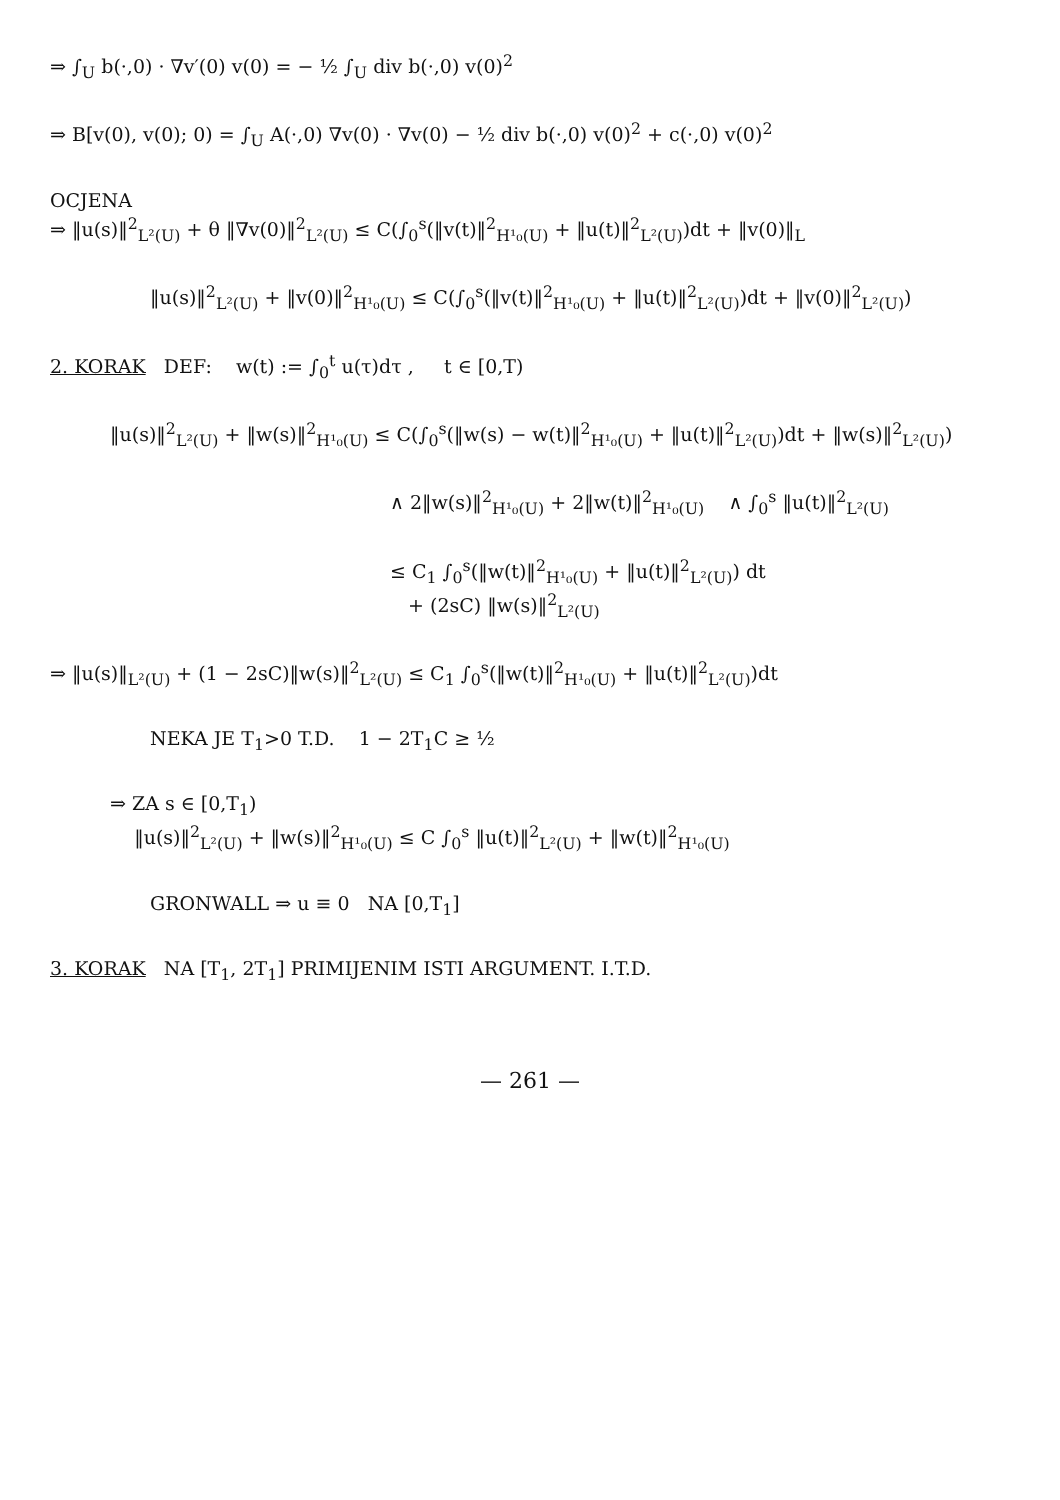⇒ ∫<sub>U</sub> b(·,0) · ∇v′(0) v(0) = − ½ ∫<sub>U</sub> div b(·,0) v(0)<sup>2</sup>
⇒ B[v(0), v(0); 0) = ∫<sub>U</sub> A(·,0) ∇v(0) · ∇v(0) − ½ div b(·,0) v(0)<sup>2</sup> + c(·,0) v(0)<sup>2</sup>
OCJENA
⇒ ‖u(s)‖<sup>2</sup><sub>L²(U)</sub> + θ ‖∇v(0)‖<sup>2</sup><sub>L²(U)</sub> ≤ C(∫<sub>0</sub><sup>s</sup>(‖v(t)‖<sup>2</sup><sub>H¹₀(U)</sub> + ‖u(t)‖<sup>2</sup><sub>L²(U)</sub>)dt + ‖v(0)‖<sub>L</sub>
‖u(s)‖<sup>2</sup><sub>L²(U)</sub> + ‖v(0)‖<sup>2</sup><sub>H¹₀(U)</sub> ≤ C(∫<sub>0</sub><sup>s</sup>(‖v(t)‖<sup>2</sup><sub>H¹₀(U)</sub> + ‖u(t)‖<sup>2</sup><sub>L²(U)</sub>)dt + ‖v(0)‖<sup>2</sup><sub>L²(U)</sub>)
2. KORAK DEF: w(t) := ∫<sub>0</sub><sup>t</sup> u(τ)dτ , t ∈ [0,T)
‖u(s)‖<sup>2</sup><sub>L²(U)</sub> + ‖w(s)‖<sup>2</sup><sub>H¹₀(U)</sub> ≤ C(∫<sub>0</sub><sup>s</sup>(‖w(s) − w(t)‖<sup>2</sup><sub>H¹₀(U)</sub> + ‖u(t)‖<sup>2</sup><sub>L²(U)</sub>)dt + ‖w(s)‖<sup>2</sup><sub>L²(U)</sub>)
∧ 2‖w(s)‖<sup>2</sup><sub>H¹₀(U)</sub> + 2‖w(t)‖<sup>2</sup><sub>H¹₀(U)</sub> ∧ ∫<sub>0</sub><sup>s</sup> ‖u(t)‖<sup>2</sup><sub>L²(U)</sub>
≤ C<sub>1</sub> ∫<sub>0</sub><sup>s</sup>(‖w(t)‖<sup>2</sup><sub>H¹₀(U)</sub> + ‖u(t)‖<sup>2</sup><sub>L²(U)</sub>) dt
+ (2sC) ‖w(s)‖<sup>2</sup><sub>L²(U)</sub>
⇒ ‖u(s)‖<sub>L²(U)</sub> + (1 − 2sC)‖w(s)‖<sup>2</sup><sub>L²(U)</sub> ≤ C<sub>1</sub> ∫<sub>0</sub><sup>s</sup>(‖w(t)‖<sup>2</sup><sub>H¹₀(U)</sub> + ‖u(t)‖<sup>2</sup><sub>L²(U)</sub>)dt
NEKA JE T<sub>1</sub>>0 T.D. 1 − 2T<sub>1</sub>C ≥ ½
⇒ ZA s ∈ [0,T<sub>1</sub>)
‖u(s)‖<sup>2</sup><sub>L²(U)</sub> + ‖w(s)‖<sup>2</sup><sub>H¹₀(U)</sub> ≤ C ∫<sub>0</sub><sup>s</sup> ‖u(t)‖<sup>2</sup><sub>L²(U)</sub> + ‖w(t)‖<sup>2</sup><sub>H¹₀(U)</sub>
GRONWALL ⇒ u ≡ 0 NA [0,T<sub>1</sub>]
3. KORAK NA [T<sub>1</sub>, 2T<sub>1</sub>] PRIMIJENIM ISTI ARGUMENT. I.T.D.
— 261 —